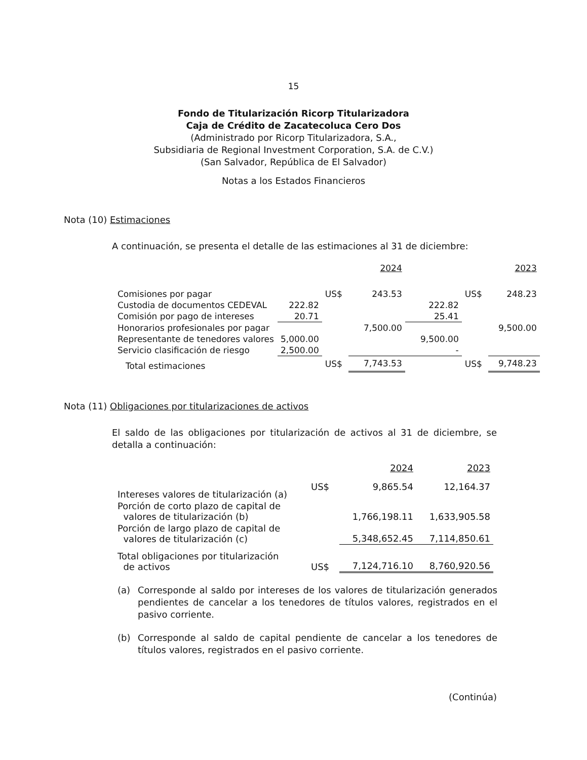15
Fondo de Titularización Ricorp Titularizadora
Caja de Crédito de Zacatecoluca Cero Dos
(Administrado por Ricorp Titularizadora, S.A.,
Subsidiaria de Regional Investment Corporation, S.A. de C.V.)
(San Salvador, República de El Salvador)
Notas a los Estados Financieros
Nota (10) Estimaciones
A continuación, se presenta el detalle de las estimaciones al 31 de diciembre:
| | | | 2024 | | | 2023 |
| Comisiones por pagar | | US$ | 243.53 | | US$ | 248.23 |
| Custodia de documentos CEDEVAL | 222.82 | | | 222.82 | | |
| Comisión por pago de intereses | 20.71 | | | 25.41 | | |
| Honorarios profesionales por pagar | | | 7,500.00 | | | 9,500.00 |
| Representante de tenedores valores | 5,000.00 | | | 9,500.00 | | |
| Servicio clasificación de riesgo | 2,500.00 | | | - | | |
| Total estimaciones | | US$ | 7,743.53 | | US$ | 9,748.23 |
Nota (11) Obligaciones por titularizaciones de activos
El saldo de las obligaciones por titularización de activos al 31 de diciembre, se detalla a continuación:
| | | 2024 | 2023 |
| Intereses valores de titularización (a) | US$ | 9,865.54 | 12,164.37 |
| Porción de corto plazo de capital de valores de titularización (b) | | 1,766,198.11 | 1,633,905.58 |
| Porción de largo plazo de capital de valores de titularización (c) | | 5,348,652.45 | 7,114,850.61 |
| Total obligaciones por titularización de activos | US$ | 7,124,716.10 | 8,760,920.56 |
(a) Corresponde al saldo por intereses de los valores de titularización generados pendientes de cancelar a los tenedores de títulos valores, registrados en el pasivo corriente.
(b) Corresponde al saldo de capital pendiente de cancelar a los tenedores de títulos valores, registrados en el pasivo corriente.
(Continúa)